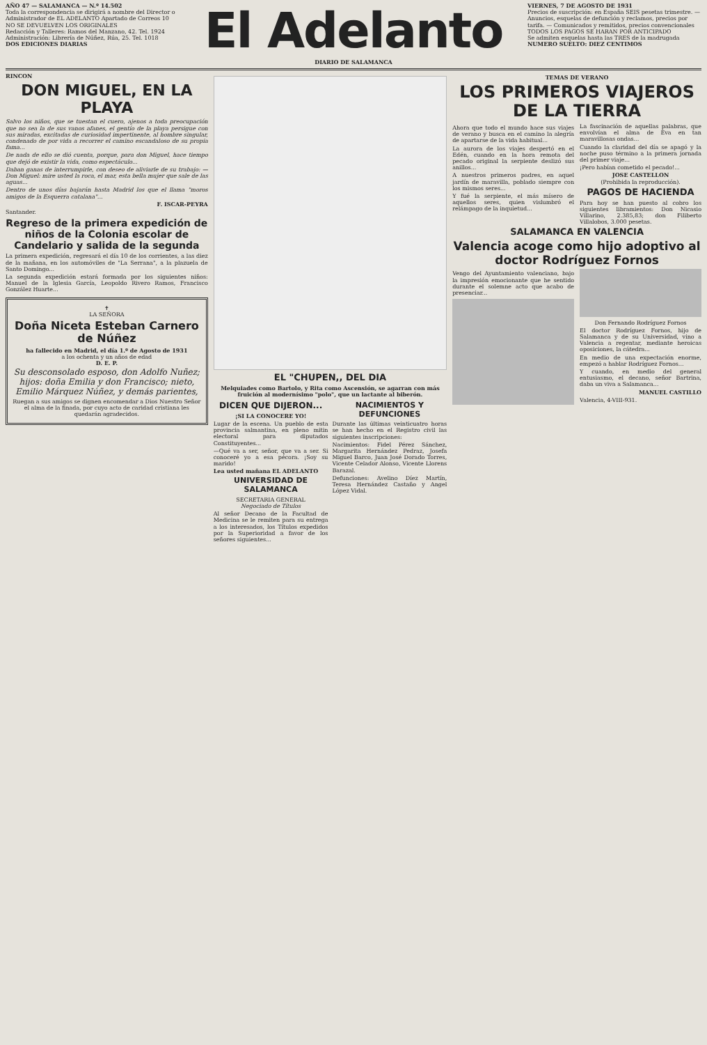AÑO 47 — SALAMANCA — N.º 14.502
Toda la correspondencia se dirigirá a nombre del Director o Administrador de EL ADELANTO Apartado de Correos 10
NO SE DEVUELVEN LOS ORIGINALES
Redacción y Talleres: Ramos del Manzano, 42. Tel. 1924
Administración: Librería de Núñez, Rúa, 25. Tel. 1018
DOS EDICIONES DIARIAS
El Adelanto
DIARIO DE SALAMANCA
VIERNES, 7 DE AGOSTO DE 1931
Precios de suscripción: en España SEIS pesetas trimestre. — Anuncios, esquelas de defunción y reclamos, precios por tarifa. — Comunicados y remitidos, precios convencionales
TODOS LOS PAGOS SE HARAN POR ANTICIPADO
Se admiten esquelas hasta las TRES de la madrugada
NUMERO SUELTO: DIEZ CENTIMOS
RINCON
DON MIGUEL, EN LA PLAYA
Salvo los niños, que se tuestan el cuero, ajenos a toda preocupación que no sea la de sus vanos afanes, el gentío de la playa persigue con sus miradas, excitadas de curiosidad impertinente, al hombre singular, condenado de por vida a recorrer el camino escandaloso de su propia fama...
De nada de ello se dió cuenta, porque, para don Miguel, hace tiempo que dejó de existir la vida, como espectáculo...
Daban ganas de interrumpirle, con deseo de aliviarle de su trabajo: —Don Miguel: mire usted la roca, el mar, esta bella mujer que sale de las aguas...
Dentro de unos días bajarán hasta Madrid los que el llama "moros amigos de la Esquerra catalana"...
F. ISCAR-PEYRA
Santander.
Regreso de la primera expedición de niños de la Colonia escolar de Candelario y salida de la segunda
La primera expedición, regresará el día 10 de los corrientes, a las diez de la mañana, en los automóviles de "La Serrana", a la plazuela de Santo Domingo...
La segunda expedición estará formada por los siguientes niños: Manuel de la Iglesia García, Leopoldo Rivero Ramos, Francisco González Huarte...
✝
LA SEÑORA
Doña Niceta Esteban Carnero de Núñez
ha fallecido en Madrid, el día 1.º de Agosto de 1931
a los ochenta y un años de edad
D. E. P.
Su desconsolado esposo, don Adolfo Nuñez; hijos: doña Emilia y don Francisco; nieto, Emilio Márquez Núñez, y demás parientes,
Ruegan a sus amigos se dignen encomendar a Dios Nuestro Señor el alma de la finada, por cuyo acto de caridad cristiana les quedarán agradecidos.
EL "CHUPEN,, DEL DIA
Melquiades como Bartolo, y Rita como Ascensión, se agarran con más fruición al modernísimo "polo", que un lactante al biberón.
DICEN QUE DIJERON...
¡SI LA CONOCERE YO!
Lugar de la escena. Un pueblo de esta provincia salmantina, en pleno mitin electoral para diputados Constituyentes...
—Qué va a ser, señor, que va a ser. Si conoceré yo a esa pécora. ¡Soy su marido!
Lea usted mañana EL ADELANTO
UNIVERSIDAD DE SALAMANCA
SECRETARIA GENERAL
Negociado de Títulos
Al señor Decano de la Facultad de Medicina se le remiten para su entrega a los interesados, los Títulos expedidos por la Superioridad a favor de los señores siguientes...
NACIMIENTOS Y DEFUNCIONES
Durante las últimas veinticuatro horas se han hecho en el Registro civil las siguientes inscripciones:
Nacimientos: Fidel Pérez Sánchez, Margarita Hernández Pedraz, Josefa Miguel Barco, Juan José Dorado Torres, Vicente Celador Alonso, Vicente Llorens Barazal.
Defunciones: Avelino Díez Martín, Teresa Hernández Castaño y Angel López Vidal.
TEMAS DE VERANO
LOS PRIMEROS VIAJEROS DE LA TIERRA
Ahora que todo el mundo hace sus viajes de verano y busca en el camino la alegría de apartarse de la vida habitual...
La aurora de los viajes despertó en el Edén, cuando en la hora remota del pecado original la serpiente deslizó sus anillos...
A nuestros primeros padres, en aquel jardín de maravilla, poblado siempre con los mismos seres...
Y fué la serpiente, el más mísero de aquellos seres, quien vislumbró el relámpago de la inquietud...
La fascinación de aquellas palabras, que envolvían el alma de Eva en tan maravillosas ondas...
Cuando la claridad del día se apagó y la noche puso término a la primera jornada del primer viaje...
¡Pero habían cometido el pecado!...
JOSE CASTELLON
(Prohibida la reproducción).
PAGOS DE HACIENDA
Para hoy se han puesto al cobro los siguientes libramientos: Don Nicasio Villarino, 2.385,83; don Filiberto Villalobos, 3.000 pesetas.
SALAMANCA EN VALENCIA
Valencia acoge como hijo adoptivo al doctor Rodríguez Fornos
Vengo del Ayuntamiento valenciano, bajo la impresión emocionante que he sentido durante el solemne acto que acabo de presenciar...
Don Fernando Rodríguez Fornos
El doctor Rodríguez Fornos, hijo de Salamanca y de su Universidad, vino a Valencia a regentar, mediante heroicas oposiciones, la cátedra...
En medio de una expectación enorme, empezó a hablar Rodríguez Fornos...
Y cuando, en medio del general entusiasmo, el decano, señor Bartrina, daba un viva a Salamanca...
MANUEL CASTILLO
Valencia, 4-VIII-931.